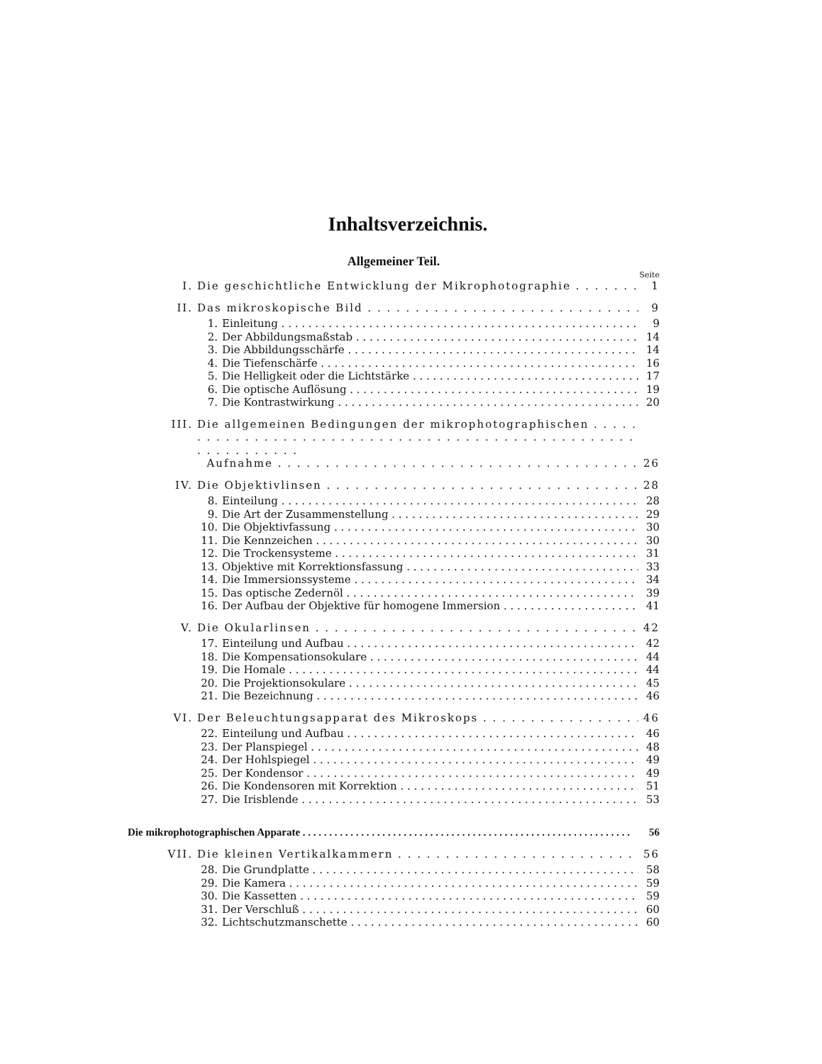Inhaltsverzeichnis.
Allgemeiner Teil.
Seite
I. Die geschichtliche Entwicklung der Mikrophotographie 1
II. Das mikroskopische Bild 9
1. Einleitung 9
2. Der Abbildungsmaßstab 14
3. Die Abbildungsschärfe 14
4. Die Tiefenschärfe 16
5. Die Helligkeit oder die Lichtstärke 17
6. Die optische Auflösung 19
7. Die Kontrastwirkung 20
III. Die allgemeinen Bedingungen der mikrophotographischen
Aufnahme 26
IV. Die Objektivlinsen 28
8. Einteilung 28
9. Die Art der Zusammenstellung 29
10. Die Objektivfassung 30
11. Die Kennzeichen 30
12. Die Trockensysteme 31
13. Objektive mit Korrektionsfassung 33
14. Die Immersionssysteme 34
15. Das optische Zedernöl 39
16. Der Aufbau der Objektive für homogene Immersion 41
V. Die Okularlinsen 42
17. Einteilung und Aufbau 42
18. Die Kompensationsokulare 44
19. Die Homale 44
20. Die Projektionsokulare 45
21. Die Bezeichnung 46
VI. Der Beleuchtungsapparat des Mikroskops 46
22. Einteilung und Aufbau 46
23. Der Planspiegel 48
24. Der Hohlspiegel 49
25. Der Kondensor 49
26. Die Kondensoren mit Korrektion 51
27. Die Irisblende 53
Die mikrophotographischen Apparate 56
VII. Die kleinen Vertikalkammern 56
28. Die Grundplatte 58
29. Die Kamera 59
30. Die Kassetten 59
31. Der Verschluß 60
32. Lichtschutzmanschette 60